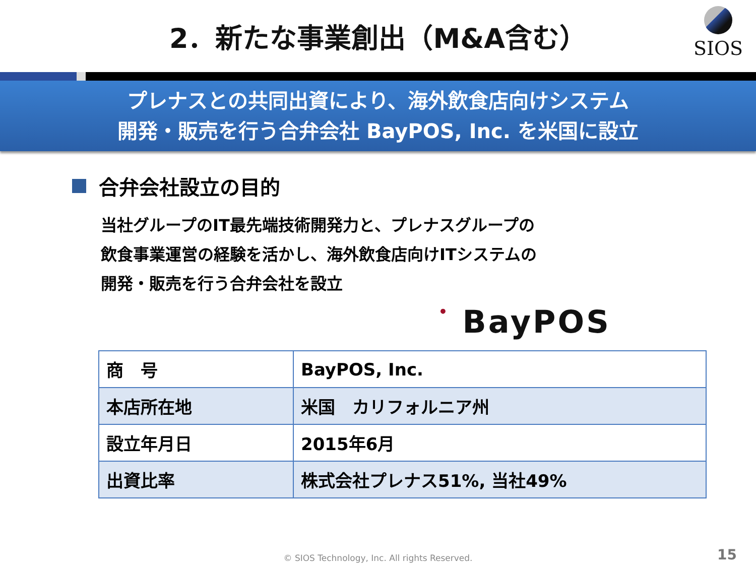2．新たな事業創出（M&A含む）
SIOS
プレナスとの共同出資により、海外飲食店向けシステム
開発・販売を行う合弁会社 BayPOS, Inc. を米国に設立
合弁会社設立の目的
当社グループのIT最先端技術開発力と、プレナスグループの
飲食事業運営の経験を活かし、海外飲食店向けITシステムの
開発・販売を行う合弁会社を設立
• BayPOS
| 商 号 | BayPOS, Inc. |
| 本店所在地 | 米国 カリフォルニア州 |
| 設立年月日 | 2015年6月 |
| 出資比率 | 株式会社プレナス51%, 当社49% |
© SIOS Technology, Inc. All rights Reserved. 15